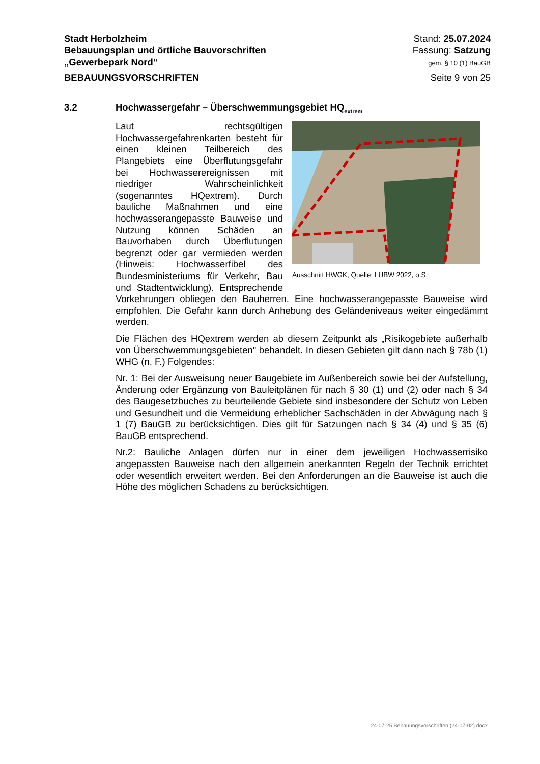Stadt Herbolzheim
Bebauungsplan und örtliche Bauvorschriften
„Gewerbepark Nord“
Stand: 25.07.2024
Fassung: Satzung
gem. § 10 (1) BauGB
BEBAUUNGSVORSCHRIFTEN Seite 9 von 25
3.2 Hochwassergefahr – Überschwemmungsgebiet HQ<sub>extrem</sub>
Ausschnitt HWGK, Quelle: LUBW 2022, o.S.
Laut rechtsgültigen Hochwassergefahrenkarten besteht für einen kleinen Teilbereich des Plangebiets eine Überflutungsgefahr bei Hochwasserereignissen mit niedriger Wahrscheinlichkeit (sogenanntes HQextrem). Durch bauliche Maßnahmen und eine hochwasserangepasste Bauweise und Nutzung können Schäden an Bauvorhaben durch Überflutungen begrenzt oder gar vermieden werden (Hinweis: Hochwasserfibel des Bundesministeriums für Verkehr, Bau und Stadtentwicklung). Entsprechende Vorkehrungen obliegen den Bauherren. Eine hochwasserangepasste Bauweise wird empfohlen. Die Gefahr kann durch Anhebung des Geländeniveaus weiter eingedämmt werden.
Die Flächen des HQextrem werden ab diesem Zeitpunkt als „Risikogebiete außerhalb von Überschwemmungsgebieten" behandelt. In diesen Gebieten gilt dann nach § 78b (1) WHG (n. F.) Folgendes:
Nr. 1: Bei der Ausweisung neuer Baugebiete im Außenbereich sowie bei der Aufstellung, Änderung oder Ergänzung von Bauleitplänen für nach § 30 (1) und (2) oder nach § 34 des Baugesetzbuches zu beurteilende Gebiete sind insbesondere der Schutz von Leben und Gesundheit und die Vermeidung erheblicher Sachschäden in der Abwägung nach § 1 (7) BauGB zu berücksichtigen. Dies gilt für Satzungen nach § 34 (4) und § 35 (6) BauGB entsprechend.
Nr.2: Bauliche Anlagen dürfen nur in einer dem jeweiligen Hochwasserrisiko angepassten Bauweise nach den allgemein anerkannten Regeln der Technik errichtet oder wesentlich erweitert werden. Bei den Anforderungen an die Bauweise ist auch die Höhe des möglichen Schadens zu berücksichtigen.
24-07-25 Bebauungsvorschriften (24-07-02).docx